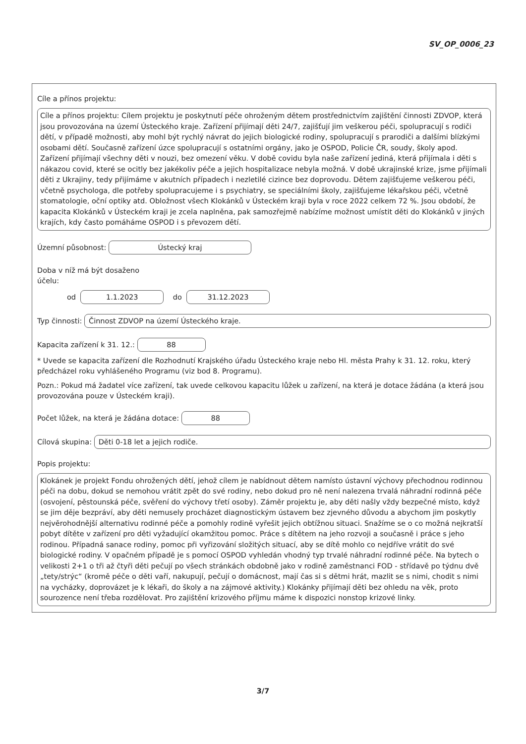SV_OP_0006_23
Cíle a přínos projektu:
Cíle a přínos projektu: Cílem projektu je poskytnutí péče ohroženým dětem prostřednictvím zajištění činnosti ZDVOP, která jsou provozována na území Ústeckého kraje. Zařízení přijímají děti 24/7, zajišťují jim veškerou péči, spolupracují s rodiči dětí, v případě možnosti, aby mohl být rychlý návrat do jejich biologické rodiny, spolupracují s prarodiči a dalšími blízkými osobami dětí. Současně zařízení úzce spolupracují s ostatními orgány, jako je OSPOD, Policie ČR, soudy, školy apod. Zařízení přijímají všechny děti v nouzi, bez omezení věku. V době covidu byla naše zařízení jediná, která přijímala i děti s nákazou covid, které se ocitly bez jakékoliv péče a jejich hospitalizace nebyla možná. V době ukrajinské krize, jsme přijímali děti z Ukrajiny, tedy přijímáme v akutních případech i nezletilé cizince bez doprovodu. Dětem zajišťujeme veškerou péči, včetně psychologa, dle potřeby spolupracujeme i s psychiatry, se speciálními školy, zajišťujeme lékařskou péči, včetně stomatologie, oční optiky atd. Obložnost všech Klokánků v Ústeckém kraji byla v roce 2022 celkem 72 %. Jsou období, že kapacita Klokánků v Ústeckém kraji je zcela naplněna, pak samozřejmě nabízíme možnost umístit děti do Klokánků v jiných krajích, kdy často pomáháme OSPOD i s převozem dětí.
Územní působnost: Ústecký kraj
Doba v níž má být dosaženo účelu:
od 1.1.2023 do 31.12.2023
Typ činnosti: Činnost ZDVOP na území Ústeckého kraje.
Kapacita zařízení k 31. 12.: 88
* Uvede se kapacita zařízení dle Rozhodnutí Krajského úřadu Ústeckého kraje nebo Hl. města Prahy k 31. 12. roku, který předcházel roku vyhlášeného Programu (viz bod 8. Programu).
Pozn.: Pokud má žadatel více zařízení, tak uvede celkovou kapacitu lůžek u zařízení, na která je dotace žádána (a která jsou provozována pouze v Ústeckém kraji).
Počet lůžek, na která je žádána dotace: 88
Cílová skupina: Děti 0-18 let a jejich rodiče.
Popis projektu:
Klokánek je projekt Fondu ohrožených dětí, jehož cílem je nabídnout dětem namísto ústavní výchovy přechodnou rodinnou péči na dobu, dokud se nemohou vrátit zpět do své rodiny, nebo dokud pro ně není nalezena trvalá náhradní rodinná péče (osvojení, pěstounská péče, svěření do výchovy třetí osoby). Záměr projektu je, aby děti našly vždy bezpečné místo, když se jim děje bezpráví, aby děti nemusely procházet diagnostickým ústavem bez zjevného důvodu a abychom jim poskytly nejvěrohodnější alternativu rodinné péče a pomohly rodině vyřešit jejich obtížnou situaci. Snažíme se o co možná nejkratší pobyt dítěte v zařízení pro děti vyžadující okamžitou pomoc. Práce s dítětem na jeho rozvoji a současně i práce s jeho rodinou. Případná sanace rodiny, pomoc při vyřizování složitých situací, aby se dítě mohlo co nejdříve vrátit do své biologické rodiny. V opačném případě je s pomocí OSPOD vyhledán vhodný typ trvalé náhradní rodinné péče. Na bytech o velikosti 2+1 o tři až čtyři děti pečují po všech stránkách obdobně jako v rodině zaměstnanci FOD - střídavě po týdnu dvě „tety/strýc“ (kromě péče o děti vaří, nakupují, pečují o domácnost, mají čas si s dětmi hrát, mazlit se s nimi, chodit s nimi na vycházky, doprovázet je k lékaři, do školy a na zájmové aktivity.) Klokánky přijímají děti bez ohledu na věk, proto sourozence není třeba rozdělovat. Pro zajištění krizového příjmu máme k dispozici nonstop krizové linky.
3/7